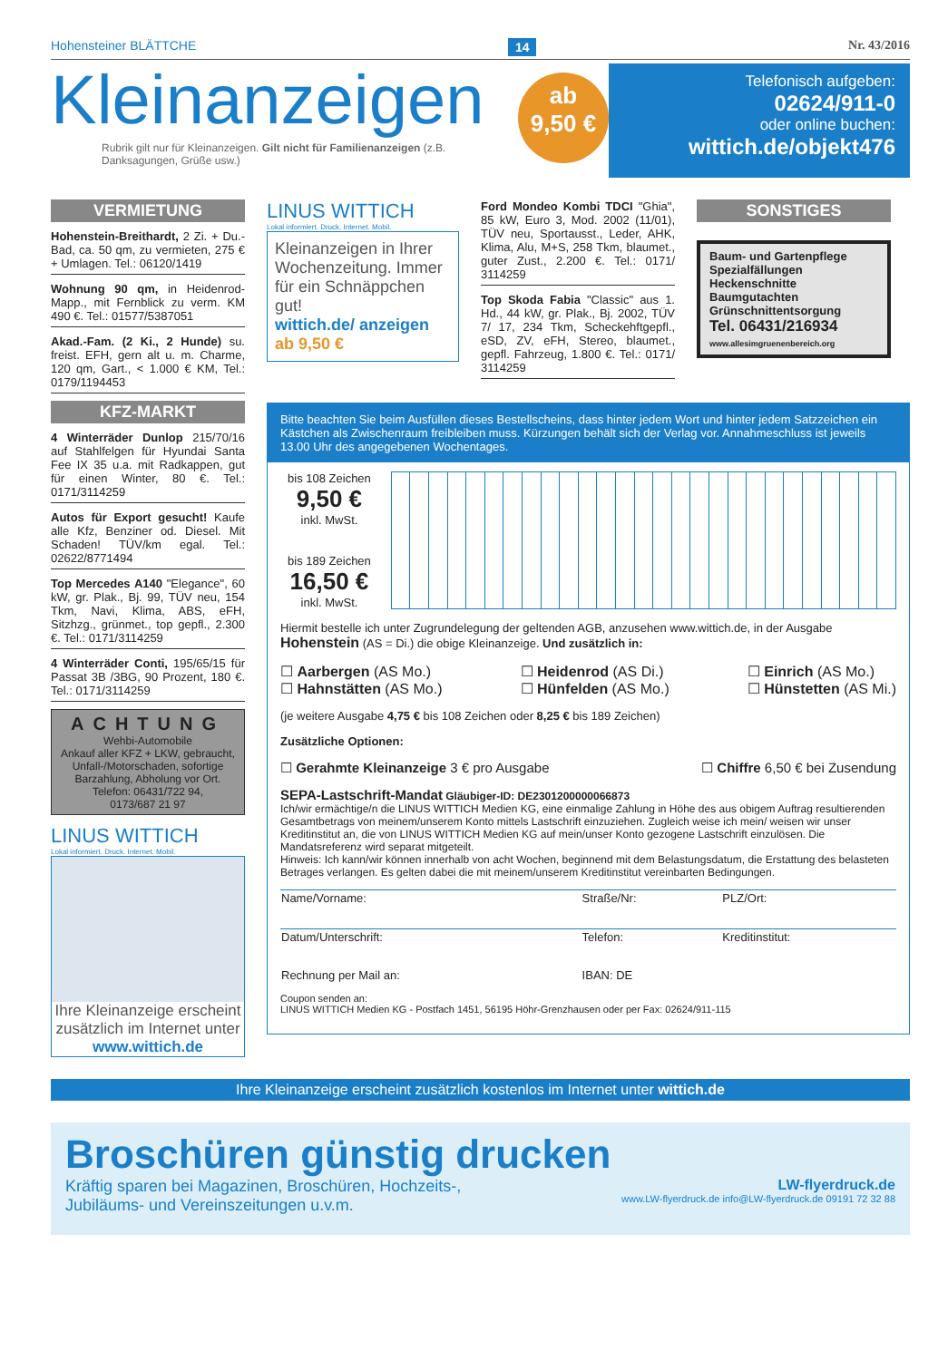Hohensteiner BLÄTTCHE 14 Nr. 43/2016
Kleinanzeigen
Rubrik gilt nur für Kleinanzeigen. Gilt nicht für Familienanzeigen (z.B. Danksagungen, Grüße usw.)
ab
9,50 €
Telefonisch aufgeben:
02624/911-0
oder online buchen:
wittich.de/objekt476
VERMIETUNG
Hohenstein-Breithardt, 2 Zi. + Du.-Bad, ca. 50 qm, zu vermieten, 275 € + Umlagen. Tel.: 06120/1419
Wohnung 90 qm, in Heidenrod-Mapp., mit Fernblick zu verm. KM 490 €. Tel.: 01577/5387051
Akad.-Fam. (2 Ki., 2 Hunde) su. freist. EFH, gern alt u. m. Charme, 120 qm, Gart., < 1.000 € KM, Tel.: 0179/1194453
KFZ-MARKT
4 Winterräder Dunlop 215/70/16 auf Stahlfelgen für Hyundai Santa Fee IX 35 u.a. mit Radkappen, gut für einen Winter, 80 €. Tel.: 0171/3114259
Autos für Export gesucht! Kaufe alle Kfz, Benziner od. Diesel. Mit Schaden! TÜV/km egal. Tel.: 02622/8771494
Top Mercedes A140 "Elegance", 60 kW, gr. Plak., Bj. 99, TÜV neu, 154 Tkm, Navi, Klima, ABS, eFH, Sitzhzg., grünmet., top gepfl., 2.300 €. Tel.: 0171/3114259
4 Winterräder Conti, 195/65/15 für Passat 3B /3BG, 90 Prozent, 180 €. Tel.: 0171/3114259
ACHTUNG
Wehbi-Automobile
Ankauf aller KFZ + LKW, gebraucht, Unfall-/Motorschaden, sofortige Barzahlung, Abholung vor Ort.
Telefon: 06431/722 94,
0173/687 21 97
LINUS WITTICH
Lokal informiert. Druck. Internet. Mobil.
Ihre Kleinanzeige erscheint zusätzlich im Internet unter
www.wittich.de
LINUS WITTICH
Lokal informiert. Druck. Internet. Mobil.
Kleinanzeigen in Ihrer Wochenzeitung. Immer für ein Schnäppchen gut!
wittich.de/ anzeigen ab 9,50 €
Ford Mondeo Kombi TDCI "Ghia", 85 kW, Euro 3, Mod. 2002 (11/01), TÜV neu, Sportausst., Leder, AHK, Klima, Alu, M+S, 258 Tkm, blaumet., guter Zust., 2.200 €. Tel.: 0171/ 3114259
Top Skoda Fabia "Classic" aus 1. Hd., 44 kW, gr. Plak., Bj. 2002, TÜV 7/ 17, 234 Tkm, Scheckehftgepfl., eSD, ZV, eFH, Stereo, blaumet., gepfl. Fahrzeug, 1.800 €. Tel.: 0171/ 3114259
SONSTIGES
Baum- und Gartenpflege
Spezialfällungen
Heckenschnitte
Baumgutachten
Grünschnittentsorgung
Tel. 06431/216934
www.allesimgruenenbereich.org
Bitte beachten Sie beim Ausfüllen dieses Bestellscheins, dass hinter jedem Wort und hinter jedem Satzzeichen ein Kästchen als Zwischenraum freibleiben muss. Kürzungen behält sich der Verlag vor. Annahmeschluss ist jeweils 13.00 Uhr des angegebenen Wochentages.
bis 108 Zeichen
9,50 €
inkl. MwSt.
bis 189 Zeichen
16,50 €
inkl. MwSt.
Hiermit bestelle ich unter Zugrundelegung der geltenden AGB, anzusehen www.wittich.de, in der Ausgabe Hohenstein (AS = Di.) die obige Kleinanzeige. Und zusätzlich in:
☐ Aarbergen (AS Mo.)
☐ Hahnstätten (AS Mo.)
☐ Heidenrod (AS Di.)
☐ Hünfelden (AS Mo.)
☐ Einrich (AS Mo.)
☐ Hünstetten (AS Mi.)
(je weitere Ausgabe 4,75 € bis 108 Zeichen oder 8,25 € bis 189 Zeichen)
Zusätzliche Optionen:
☐ Gerahmte Kleinanzeige 3 € pro Ausgabe ☐ Chiffre 6,50 € bei Zusendung
SEPA-Lastschrift-Mandat Gläubiger-ID: DE2301200000066873
Ich/wir ermächtige/n die LINUS WITTICH Medien KG, eine einmalige Zahlung in Höhe des aus obigem Auftrag resultierenden Gesamtbetrags von meinem/unserem Konto mittels Lastschrift einzuziehen. Zugleich weise ich mein/ weisen wir unser Kreditinstitut an, die von LINUS WITTICH Medien KG auf mein/unser Konto gezogene Lastschrift einzulösen. Die Mandatsreferenz wird separat mitgeteilt.
Hinweis: Ich kann/wir können innerhalb von acht Wochen, beginnend mit dem Belastungsdatum, die Erstattung des belasteten Betrages verlangen. Es gelten dabei die mit meinem/unserem Kreditinstitut vereinbarten Bedingungen.
| Name/Vorname: | Straße/Nr: | PLZ/Ort: |
| Datum/Unterschrift: | Telefon: | Kreditinstitut: |
| Rechnung per Mail an: | IBAN: DE | |
Coupon senden an:
LINUS WITTICH Medien KG - Postfach 1451, 56195 Höhr-Grenzhausen oder per Fax: 02624/911-115
Ihre Kleinanzeige erscheint zusätzlich kostenlos im Internet unter wittich.de
Broschüren günstig drucken
Kräftig sparen bei Magazinen, Broschüren, Hochzeits-,
Jubiläums- und Vereinszeitungen u.v.m. LW-flyerdruck.de
www.LW-flyerdruck.de info@LW-flyerdruck.de 09191 72 32 88